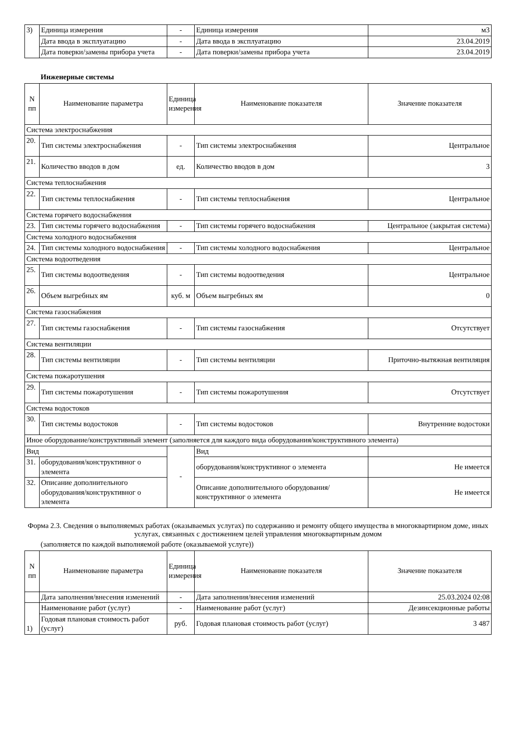| 3) | Единица измерения | - | Единица измерения | м3 |
| | Дата ввода в эксплуатацию | - | Дата ввода в эксплуатацию | 23.04.2019 |
| | Дата поверки/замены прибора учета | - | Дата поверки/замены прибора учета | 23.04.2019 |
Инженерные системы
| N пп | Наименование параметра | Единица измерения | Наименование показателя | Значение показателя |
| --- | --- | --- | --- | --- |
| Система электроснабжения | | | | |
| 20. | Тип системы электроснабжения | - | Тип системы электроснабжения | Центральное |
| 21. | Количество вводов в дом | ед. | Количество вводов в дом | 3 |
| Система теплоснабжения | | | | |
| 22. | Тип системы теплоснабжения | - | Тип системы теплоснабжения | Центральное |
| Система горячего водоснабжения | | | | |
| 23. | Тип системы горячего водоснабжения | - | Тип системы горячего водоснабжения | Центральное (закрытая система) |
| Система холодного водоснабжения | | | | |
| 24. | Тип системы холодного водоснабжения | - | Тип системы холодного водоснабжения | Центральное |
| Система водоотведения | | | | |
| 25. | Тип системы водоотведения | - | Тип системы водоотведения | Центральное |
| 26. | Объем выгребных ям | куб. м | Объем выгребных ям | 0 |
| Система газоснабжения | | | | |
| 27. | Тип системы газоснабжения | - | Тип системы газоснабжения | Отсутствует |
| Система вентиляции | | | | |
| 28. | Тип системы вентиляции | - | Тип системы вентиляции | Приточно-вытяжная вентиляция |
| Система пожаротушения | | | | |
| 29. | Тип системы пожаротушения | - | Тип системы пожаротушения | Отсутствует |
| Система водостоков | | | | |
| 30. | Тип системы водостоков | - | Тип системы водостоков | Внутренние водостоки |
| Иное оборудование/конструктивный элемент (заполняется для каждого вида оборудования/конструктивного элемента) | | | | |
| Вид | | - | Вид | |
| 31. | оборудования/конструктивног о элемента | | оборудования/конструктивног о элемента | Не имеется |
| 32. | Описание дополнительного оборудования/конструктивног о элемента | | Описание дополнительного оборудования/конструктивног о элемента | Не имеется |
Форма 2.3. Сведения о выполняемых работах (оказываемых услугах) по содержанию и ремонту общего имущества в многоквартирном доме, иных услугах, связанных с достижением целей управления многоквартирным домом
(заполняется по каждой выполняемой работе (оказываемой услуге))
| N пп | Наименование параметра | Единица измерения | Наименование показателя | Значение показателя |
| --- | --- | --- | --- | --- |
| | Дата заполнения/внесения изменений | - | Дата заполнения/внесения изменений | 25.03.2024 02:08 |
| 1) | Наименование работ (услуг) | - | Наименование работ (услуг) | Дезинсекционные работы |
| | Годовая плановая стоимость работ (услуг) | руб. | Годовая плановая стоимость работ (услуг) | 3 487 |